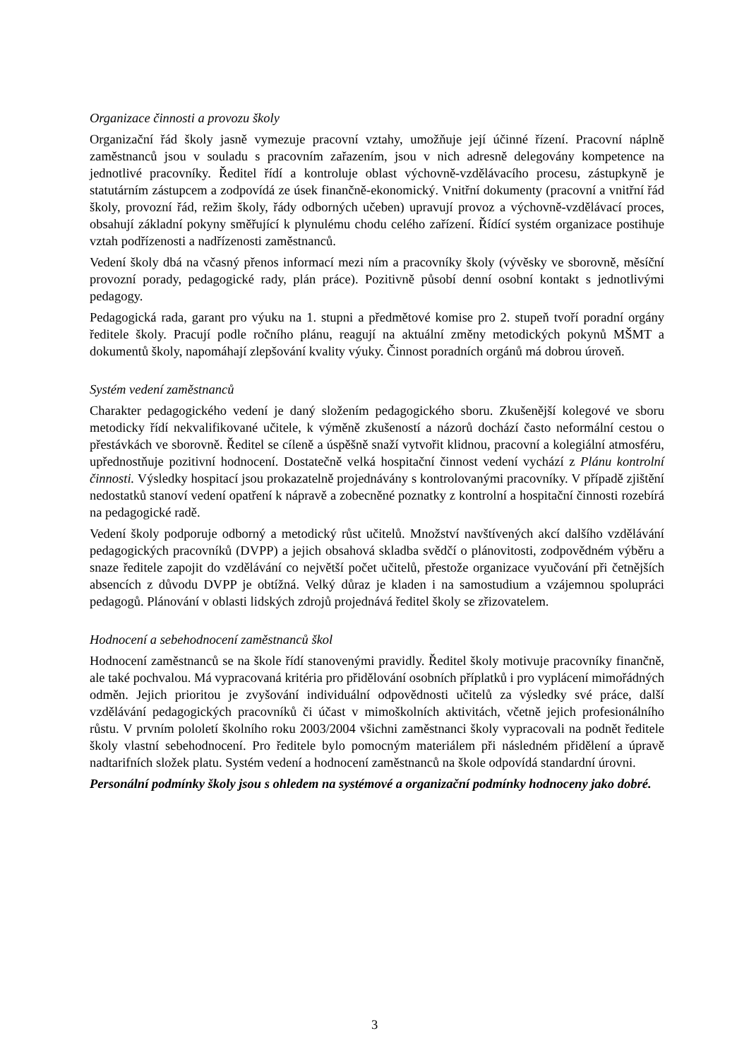Organizace činnosti a provozu školy
Organizační řád školy jasně vymezuje pracovní vztahy, umožňuje její účinné řízení. Pracovní náplně zaměstnanců jsou v souladu s pracovním zařazením, jsou v nich adresně delegovány kompetence na jednotlivé pracovníky. Ředitel řídí a kontroluje oblast výchovně-vzdělávacího procesu, zástupkyně je statutárním zástupcem a zodpovídá ze úsek finančně-ekonomický. Vnitřní dokumenty (pracovní a vnitřní řád školy, provozní řád, režim školy, řády odborných učeben) upravují provoz a výchovně-vzdělávací proces, obsahují základní pokyny směřující k plynulému chodu celého zařízení. Řídící systém organizace postihuje vztah podřízenosti a nadřízenosti zaměstnanců.
Vedení školy dbá na včasný přenos informací mezi ním a pracovníky školy (vývěsky ve sborovně, měsíční provozní porady, pedagogické rady, plán práce). Pozitivně působí denní osobní kontakt s jednotlivými pedagogy.
Pedagogická rada, garant pro výuku na 1. stupni a předmětové komise pro 2. stupeň tvoří poradní orgány ředitele školy. Pracují podle ročního plánu, reagují na aktuální změny metodických pokynů MŠMT a dokumentů školy, napomáhají zlepšování kvality výuky. Činnost poradních orgánů má dobrou úroveň.
Systém vedení zaměstnanců
Charakter pedagogického vedení je daný složením pedagogického sboru. Zkušenější kolegové ve sboru metodicky řídí nekvalifikované učitele, k výměně zkušeností a názorů dochází často neformální cestou o přestávkách ve sborovně. Ředitel se cíleně a úspěšně snaží vytvořit klidnou, pracovní a kolegiální atmosféru, upřednostňuje pozitivní hodnocení. Dostatečně velká hospitační činnost vedení vychází z Plánu kontrolní činnosti. Výsledky hospitací jsou prokazatelně projednávány s kontrolovanými pracovníky. V případě zjištění nedostatků stanoví vedení opatření k nápravě a zobecněné poznatky z kontrolní a hospitační činnosti rozebírá na pedagogické radě.
Vedení školy podporuje odborný a metodický růst učitelů. Množství navštívených akcí dalšího vzdělávání pedagogických pracovníků (DVPP) a jejich obsahová skladba svědčí o plánovitosti, zodpovědném výběru a snaze ředitele zapojit do vzdělávání co největší počet učitelů, přestože organizace vyučování při četnějších absencích z důvodu DVPP je obtížná. Velký důraz je kladen i na samostudium a vzájemnou spolupráci pedagogů. Plánování v oblasti lidských zdrojů projednává ředitel školy se zřizovatelem.
Hodnocení a sebehodnocení zaměstnanců škol
Hodnocení zaměstnanců se na škole řídí stanovenými pravidly. Ředitel školy motivuje pracovníky finančně, ale také pochvalou. Má vypracovaná kritéria pro přidělování osobních příplatků i pro vyplácení mimořádných odměn. Jejich prioritou je zvyšování individuální odpovědnosti učitelů za výsledky své práce, další vzdělávání pedagogických pracovníků či účast v mimoškolních aktivitách, včetně jejich profesionálního růstu. V prvním pololetí školního roku 2003/2004 všichni zaměstnanci školy vypracovali na podnět ředitele školy vlastní sebehodnocení. Pro ředitele bylo pomocným materiálem při následném přidělení a úpravě nadtarifních složek platu. Systém vedení a hodnocení zaměstnanců na škole odpovídá standardní úrovni.
Personální podmínky školy jsou s ohledem na systémové a organizační podmínky hodnoceny jako dobré.
3